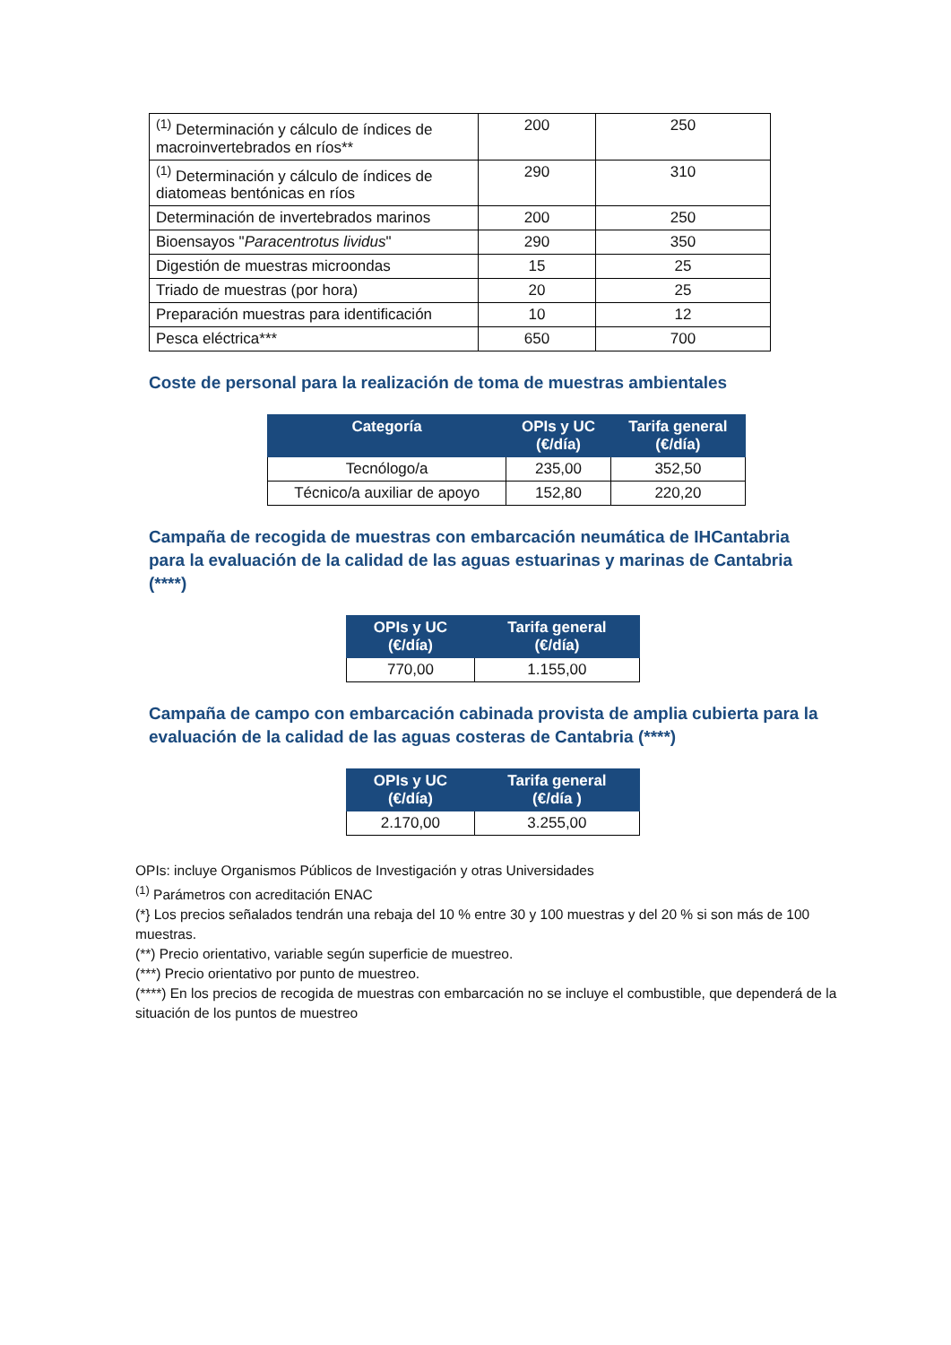| <sup>(1)</sup> Determinación y cálculo de índices de macroinvertebrados en ríos** | 200 | 250 |
| <sup>(1)</sup> Determinación y cálculo de índices de diatomeas bentónicas en ríos | 290 | 310 |
| Determinación de invertebrados marinos | 200 | 250 |
| Bioensayos " Paracentrotus lividus " | 290 | 350 |
| Digestión de muestras microondas | 15 | 25 |
| Triado de muestras (por hora) | 20 | 25 |
| Preparación muestras para identificación | 10 | 12 |
| Pesca eléctrica*** | 650 | 700 |
Coste de personal para la realización de toma de muestras ambientales
| Categoría | OPIs y UC (€/día) | Tarifa general (€/día) |
| --- | --- | --- |
| Tecnólogo/a | 235,00 | 352,50 |
| Técnico/a auxiliar de apoyo | 152,80 | 220,20 |
Campaña de recogida de muestras con embarcación neumática de IHCantabria para la evaluación de la calidad de las aguas estuarinas y marinas de Cantabria (****)
| OPIs y UC (€/día) | Tarifa general (€/día) |
| --- | --- |
| 770,00 | 1.155,00 |
Campaña de campo con embarcación cabinada provista de amplia cubierta para la evaluación de la calidad de las aguas costeras de Cantabria (****)
| OPIs y UC (€/día) | Tarifa general (€/día ) |
| --- | --- |
| 2.170,00 | 3.255,00 |
OPIs: incluye Organismos Públicos de Investigación y otras Universidades
<sup>(1)</sup> Parámetros con acreditación ENAC
(*} Los precios señalados tendrán una rebaja del 10 % entre 30 y 100 muestras y del 20 % si son más de 100 muestras.
(**) Precio orientativo, variable según superficie de muestreo.
(***) Precio orientativo por punto de muestreo.
(****) En los precios de recogida de muestras con embarcación no se incluye el combustible, que dependerá de la situación de los puntos de muestreo